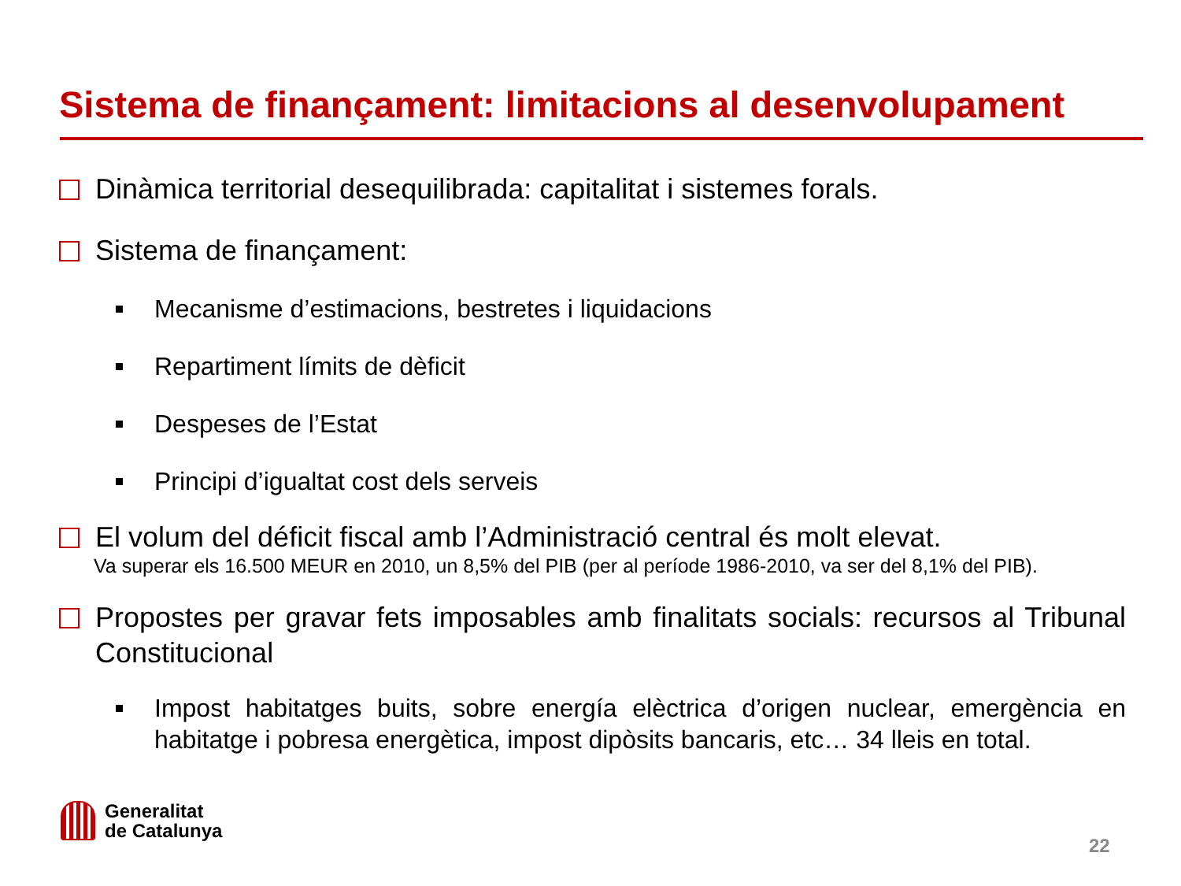Sistema de finançament: limitacions al desenvolupament
Dinàmica territorial desequilibrada: capitalitat i sistemes forals.
Sistema de finançament:
Mecanisme d’estimacions, bestretes i liquidacions
Repartiment límits de dèficit
Despeses de l’Estat
Principi d’igualtat cost dels serveis
El volum del déficit fiscal amb l’Administració central és molt elevat.
Va superar els 16.500 MEUR en 2010, un 8,5% del PIB (per al període 1986-2010, va ser del 8,1% del PIB).
Propostes per gravar fets imposables amb finalitats socials: recursos al Tribunal Constitucional
Impost habitatges buits, sobre energía elèctrica d’origen nuclear, emergència en habitatge i pobresa energètica, impost dipòsits bancaris, etc… 34 lleis en total.
Generalitat
de Catalunya
22